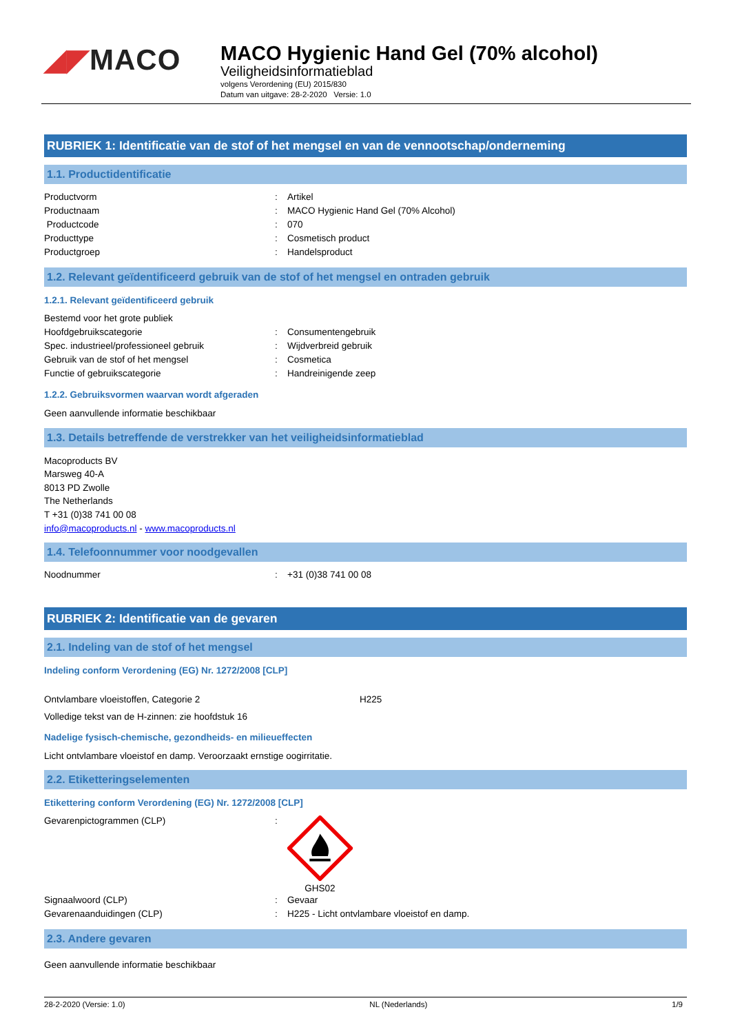◢◤MACO
MACO Hygienic Hand Gel (70% alcohol)
Veiligheidsinformatieblad
volgens Verordening (EU) 2015/830
Datum van uitgave: 28-2-2020 Versie: 1.0
RUBRIEK 1: Identificatie van de stof of het mengsel en van de vennootschap/onderneming
1.1. Productidentificatie
| Productvorm | : | Artikel |
| Productnaam | : | MACO Hygienic Hand Gel (70% Alcohol) |
| Productcode | : | 070 |
| Producttype | : | Cosmetisch product |
| Productgroep | : | Handelsproduct |
1.2. Relevant geïdentificeerd gebruik van de stof of het mengsel en ontraden gebruik
1.2.1. Relevant geïdentificeerd gebruik
| Bestemd voor het grote publiek | | |
| Hoofdgebruikscategorie | : | Consumentengebruik |
| Spec. industrieel/professioneel gebruik | : | Wijdverbreid gebruik |
| Gebruik van de stof of het mengsel | : | Cosmetica |
| Functie of gebruikscategorie | : | Handreinigende zeep |
1.2.2. Gebruiksvormen waarvan wordt afgeraden
Geen aanvullende informatie beschikbaar
1.3. Details betreffende de verstrekker van het veiligheidsinformatieblad
Macoproducts BV
Marsweg 40-A
8013 PD Zwolle
The Netherlands
T +31 (0)38 741 00 08
info@macoproducts.nl - www.macoproducts.nl
1.4. Telefoonnummer voor noodgevallen
| Noodnummer | : | +31 (0)38 741 00 08 |
RUBRIEK 2: Identificatie van de gevaren
2.1. Indeling van de stof of het mengsel
Indeling conform Verordening (EG) Nr. 1272/2008 [CLP]
| Ontvlambare vloeistoffen, Categorie 2 | H225 |
Volledige tekst van de H-zinnen: zie hoofdstuk 16
Nadelige fysisch-chemische, gezondheids- en milieueffecten
Licht ontvlambare vloeistof en damp. Veroorzaakt ernstige oogirritatie.
2.2. Etiketteringselementen
Etikettering conform Verordening (EG) Nr. 1272/2008 [CLP]
| Gevarenpictogrammen (CLP) | : | GHS02 |
| Signaalwoord (CLP) | : | Gevaar |
| Gevarenaanduidingen (CLP) | : | H225 - Licht ontvlambare vloeistof en damp. |
2.3. Andere gevaren
Geen aanvullende informatie beschikbaar
28-2-2020 (Versie: 1.0) NL (Nederlands) 1/9